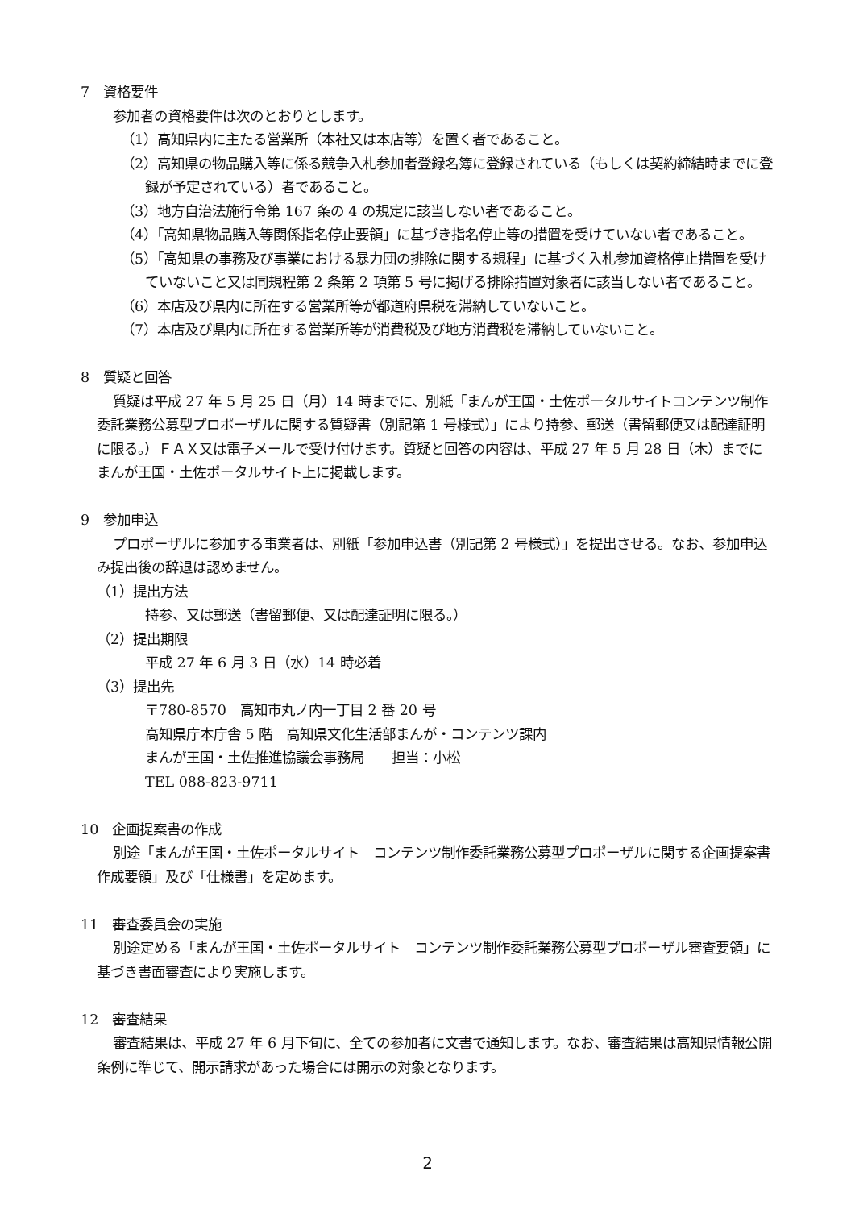7　資格要件
参加者の資格要件は次のとおりとします。
（1）高知県内に主たる営業所（本社又は本店等）を置く者であること。
（2）高知県の物品購入等に係る競争入札参加者登録名簿に登録されている（もしくは契約締結時までに登録が予定されている）者であること。
（3）地方自治法施行令第 167 条の 4 の規定に該当しない者であること。
（4）「高知県物品購入等関係指名停止要領」に基づき指名停止等の措置を受けていない者であること。
（5）「高知県の事務及び事業における暴力団の排除に関する規程」に基づく入札参加資格停止措置を受けていないこと又は同規程第 2 条第 2 項第 5 号に掲げる排除措置対象者に該当しない者であること。
（6）本店及び県内に所在する営業所等が都道府県税を滞納していないこと。
（7）本店及び県内に所在する営業所等が消費税及び地方消費税を滞納していないこと。
8　質疑と回答
質疑は平成 27 年 5 月 25 日（月）14 時までに、別紙「まんが王国・土佐ポータルサイトコンテンツ制作委託業務公募型プロポーザルに関する質疑書（別記第 1 号様式）」により持参、郵送（書留郵便又は配達証明に限る。）ＦＡＸ又は電子メールで受け付けます。質疑と回答の内容は、平成 27 年 5 月 28 日（木）までにまんが王国・土佐ポータルサイト上に掲載します。
9　参加申込
プロポーザルに参加する事業者は、別紙「参加申込書（別記第 2 号様式）」を提出させる。なお、参加申込み提出後の辞退は認めません。
（1）提出方法
持参、又は郵送（書留郵便、又は配達証明に限る。）
（2）提出期限
平成 27 年 6 月 3 日（水）14 時必着
（3）提出先
〒780-8570　高知市丸ノ内一丁目 2 番 20 号
高知県庁本庁舎 5 階　高知県文化生活部まんが・コンテンツ課内
まんが王国・土佐推進協議会事務局　　担当：小松
TEL 088-823-9711
10　企画提案書の作成
別途「まんが王国・土佐ポータルサイト　コンテンツ制作委託業務公募型プロポーザルに関する企画提案書作成要領」及び「仕様書」を定めます。
11　審査委員会の実施
別途定める「まんが王国・土佐ポータルサイト　コンテンツ制作委託業務公募型プロポーザル審査要領」に基づき書面審査により実施します。
12　審査結果
審査結果は、平成 27 年 6 月下旬に、全ての参加者に文書で通知します。なお、審査結果は高知県情報公開条例に準じて、開示請求があった場合には開示の対象となります。
2